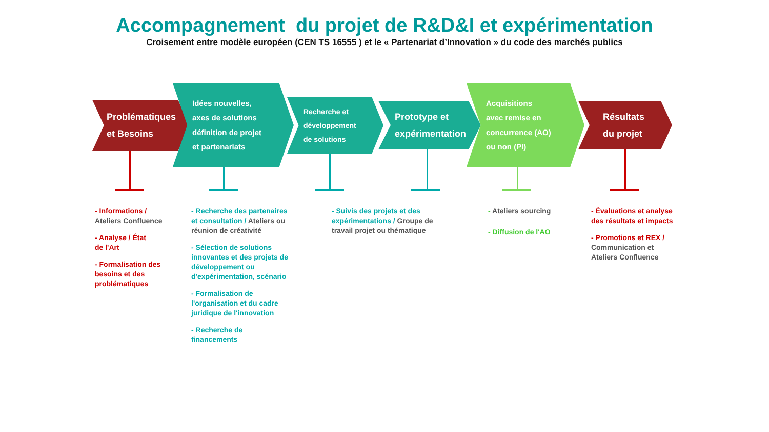Accompagnement du projet de R&D&I et expérimentation
Croisement entre modèle européen (CEN TS 16555 ) et le « Partenariat d’Innovation » du code des marchés publics
Problématiques
et Besoins
Idées nouvelles,
axes de solutions
définition de projet
et partenariats
Recherche et
développement
de solutions
Prototype et
expérimentation
Acquisitions
avec remise en
concurrence (AO)
ou non (PI)
Résultats
du projet
- Informations /
Ateliers Confluence
- Analyse / État
de l'Art
- Formalisation des besoins et des problématiques
- Recherche des partenaires et consultation / Ateliers ou réunion de créativité
- Sélection de solutions innovantes et des projets de développement ou d'expérimentation, scénario
- Formalisation de l'organisation et du cadre juridique de l'innovation
- Recherche de
financements
- Suivis des projets et des expérimentations / Groupe de travail projet ou thématique
- Ateliers sourcing
- Diffusion de l'AO
- Évaluations et analyse des résultats et impacts
- Promotions et REX /
Communication et Ateliers Confluence